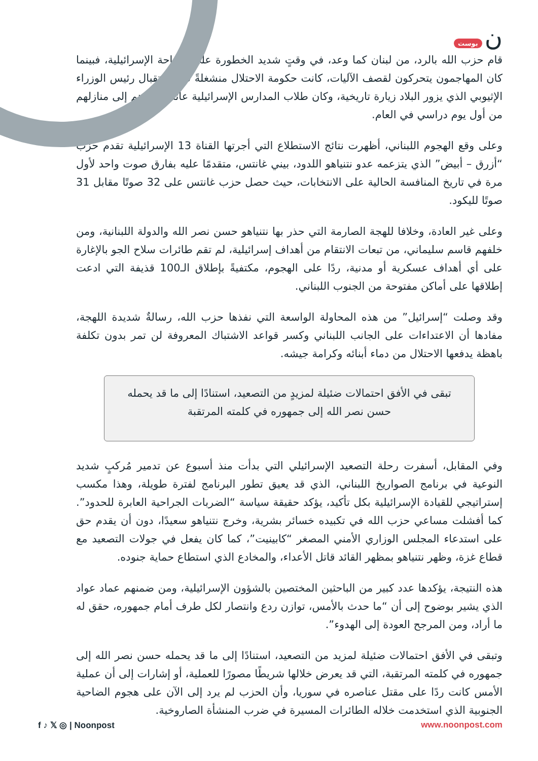بوست ن
قام حزب الله بالرد، من لبنان كما وعد، في وقتٍ شديد الخطورة على الساحة الإسرائيلية، فبينما كان المهاجمون يتحركون لقصف الآليات، كانت حكومة الاحتلال منشغلةً في استقبال رئيس الوزراء الإثيوبي الذي يزور البلاد زيارة تاريخية، وكان طلاب المدارس الإسرائيلية عائدين لتوهم إلى منازلهم من أول يوم دراسي في العام.
وعلى وقع الهجوم اللبناني، أظهرت نتائج الاستطلاع التي أجرتها القناة 13 الإسرائيلية تقدم حزب “أزرق – أبيض” الذي يتزعمه عدو نتنياهو اللدود، بيني غانتس، متقدمًا عليه بفارق صوت واحد لأول مرة في تاريخ المنافسة الحالية على الانتخابات، حيث حصل حزب غانتس على 32 صوتًا مقابل 31 صوتًا لليكود.
وعلى غير العادة، وخلافا للهجة الصارمة التي حذر بها نتنياهو حسن نصر الله والدولة اللبنانية، ومن خلفهم قاسم سليماني، من تبعات الانتقام من أهداف إسرائيلية، لم تقم طائرات سلاح الجو بالإغارة على أي أهداف عسكرية أو مدنية، ردًا على الهجوم، مكتفيةً بإطلاق الـ100 قذيفة التي ادعت إطلاقها على أماكن مفتوحة من الجنوب اللبناني.
وقد وصلت “إسرائيل” من هذه المحاولة الواسعة التي نفذها حزب الله، رسالةٌ شديدة اللهجة، مفادها أن الاعتداءات على الجانب اللبناني وكسر قواعد الاشتباك المعروفة لن تمر بدون تكلفة باهظة يدفعها الاحتلال من دماء أبنائه وكرامة جيشه.
تبقى في الأفق احتمالات ضئيلة لمزيدٍ من التصعيد، استنادًا إلى ما قد يحمله حسن نصر الله إلى جمهوره في كلمته المرتقبة
وفي المقابل، أسفرت رحلة التصعيد الإسرائيلي التي بدأت منذ أسبوع عن تدمير مُركبٍ شديد النوعية في برنامج الصواريخ اللبناني، الذي قد يعيق تطور البرنامج لفترة طويلة، وهذا مكسب إستراتيجي للقيادة الإسرائيلية بكل تأكيد، يؤكد حقيقة سياسة “الضربات الجراحية العابرة للحدود”. كما أفشلت مساعي حزب الله في تكبيده خسائر بشرية، وخرج نتنياهو سعيدًا، دون أن يقدم حق على استدعاء المجلس الوزاري الأمني المصغر “كابينيت”، كما كان يفعل في جولات التصعيد مع قطاع غزة، وظهر نتنياهو بمظهر القائد قاتل الأعداء، والمخادع الذي استطاع حماية جنوده.
هذه النتيجة، يؤكدها عدد كبير من الباحثين المختصين بالشؤون الإسرائيلية، ومن ضمنهم عماد عواد الذي يشير بوضوح إلى أن “ما حدث بالأمس، توازن ردع وانتصار لكل طرف أمام جمهوره، حقق له ما أراد، ومن المرجح العودة إلى الهدوء”.
وتبقى في الأفق احتمالات ضئيلة لمزيد من التصعيد، استنادًا إلى ما قد يحمله حسن نصر الله إلى جمهوره في كلمته المرتقبة، التي قد يعرض خلالها شريطًا مصورًا للعملية، أو إشارات إلى أن عملية الأمس كانت ردًا على مقتل عناصره في سوريا، وأن الحزب لم يرد إلى الآن على هجوم الضاحية الجنوبية الذي استخدمت خلاله الطائرات المسيرة في ضرب المنشأة الصاروخية.
f ♪ 𝕏 ◎ | Noonpost www.noonpost.com